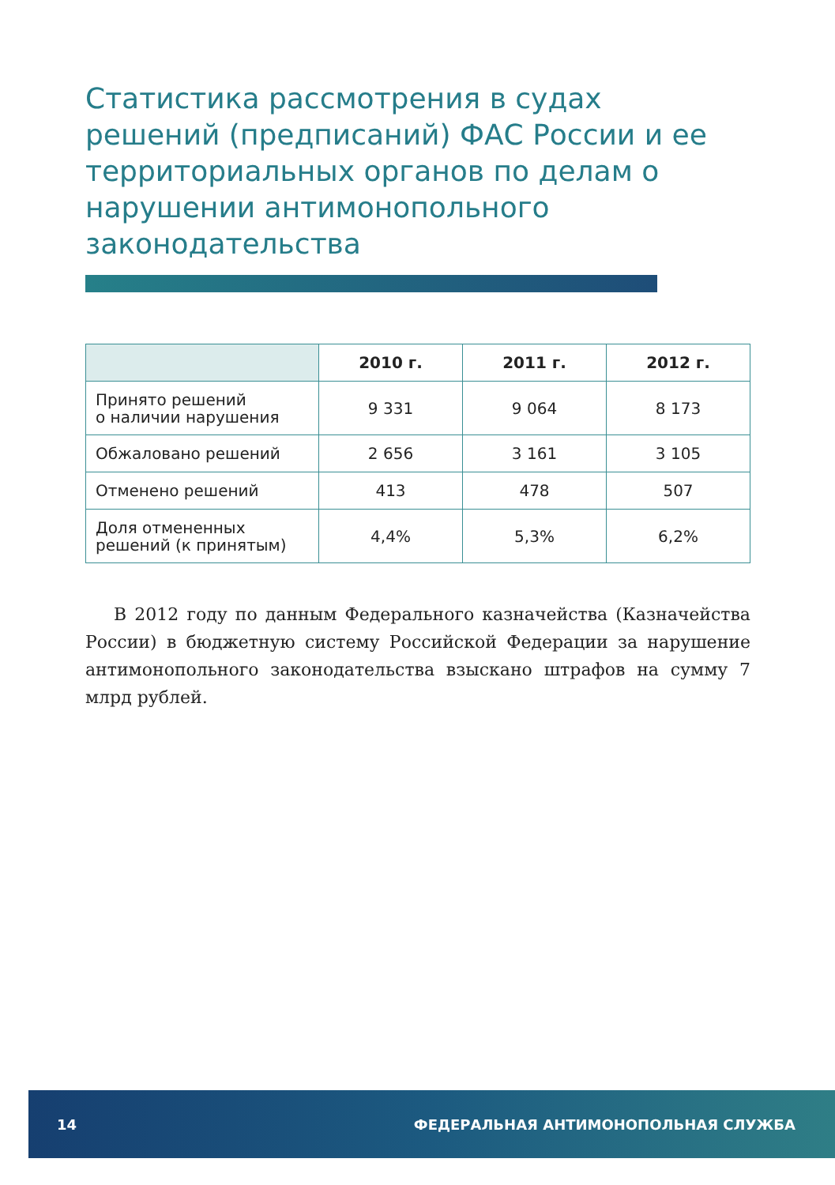Статистика рассмотрения в судах решений (предписаний) ФАС России и ее территориальных органов по делам о нарушении антимонопольного законодательства
| | 2010 г. | 2011 г. | 2012 г. |
| --- | --- | --- | --- |
| Принято решений о наличии нарушения | 9 331 | 9 064 | 8 173 |
| Обжаловано решений | 2 656 | 3 161 | 3 105 |
| Отменено решений | 413 | 478 | 507 |
| Доля отмененных решений (к принятым) | 4,4% | 5,3% | 6,2% |
В 2012 году по данным Федерального казначейства (Казначейства России) в бюджетную систему Российской Федерации за нарушение антимонопольного законодательства взыскано штрафов на сумму 7 млрд рублей.
14 ФЕДЕРАЛЬНАЯ АНТИМОНОПОЛЬНАЯ СЛУЖБА